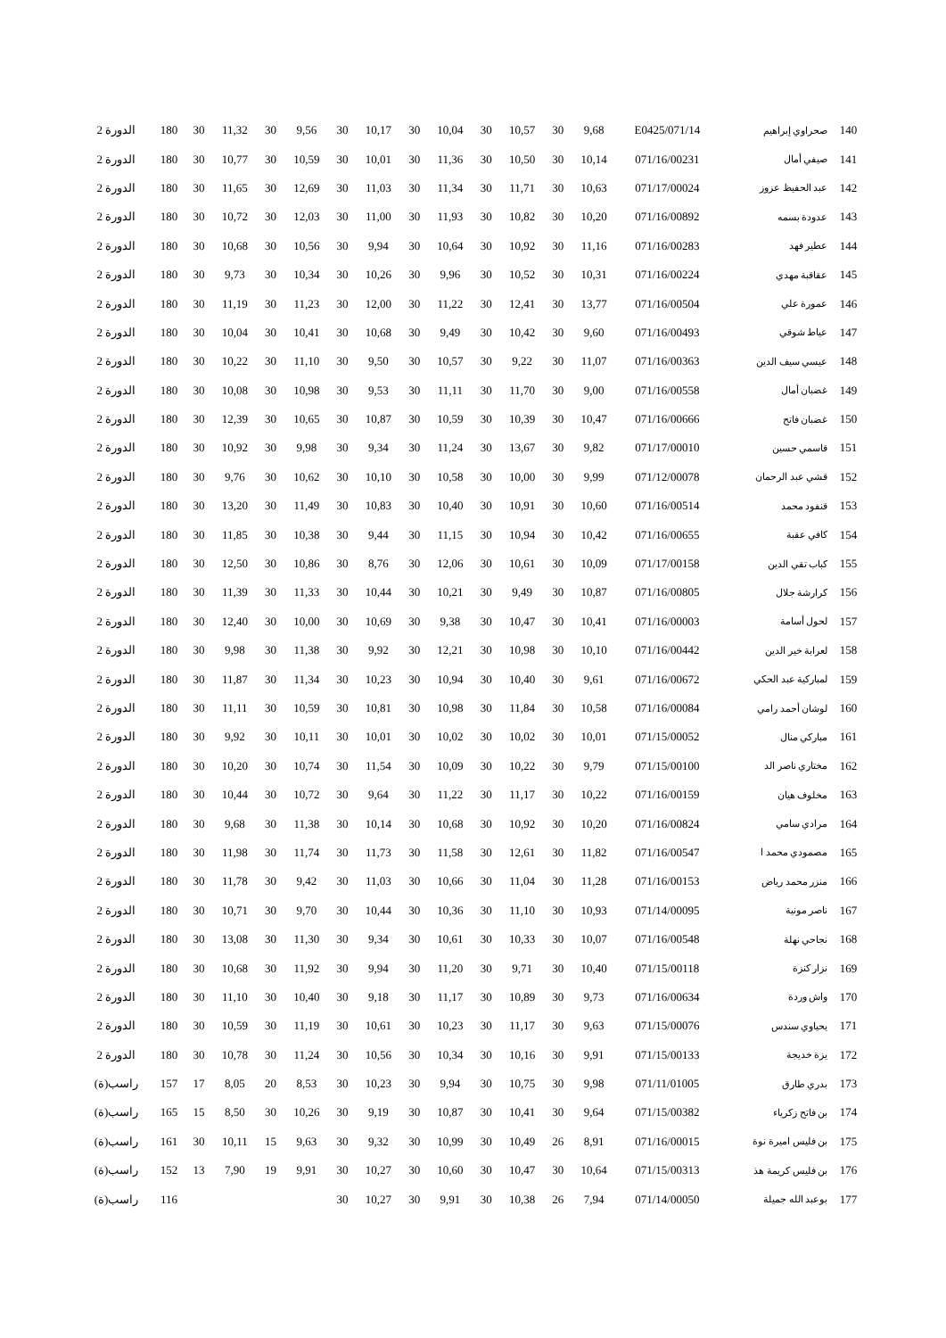| 140 | صحراوي إبراهيم | 071/14/E0425 | 9,68 | 30 | 10,57 | 30 | 10,04 | 30 | 10,17 | 30 | 9,56 | 30 | 11,32 | 30 | 180 | الدورة 2 |
| 141 | صيفي أمال | 071/16/00231 | 10,14 | 30 | 10,50 | 30 | 11,36 | 30 | 10,01 | 30 | 10,59 | 30 | 10,77 | 30 | 180 | الدورة 2 |
| 142 | عبد الحفيظ عزوز | 071/17/00024 | 10,63 | 30 | 11,71 | 30 | 11,34 | 30 | 11,03 | 30 | 12,69 | 30 | 11,65 | 30 | 180 | الدورة 2 |
| 143 | عدودة بسمه | 071/16/00892 | 10,20 | 30 | 10,82 | 30 | 11,93 | 30 | 11,00 | 30 | 12,03 | 30 | 10,72 | 30 | 180 | الدورة 2 |
| 144 | عطير فهد | 071/16/00283 | 11,16 | 30 | 10,92 | 30 | 10,64 | 30 | 9,94 | 30 | 10,56 | 30 | 10,68 | 30 | 180 | الدورة 2 |
| 145 | عقاقبة مهدي | 071/16/00224 | 10,31 | 30 | 10,52 | 30 | 9,96 | 30 | 10,26 | 30 | 10,34 | 30 | 9,73 | 30 | 180 | الدورة 2 |
| 146 | عمورة علي | 071/16/00504 | 13,77 | 30 | 12,41 | 30 | 11,22 | 30 | 12,00 | 30 | 11,23 | 30 | 11,19 | 30 | 180 | الدورة 2 |
| 147 | عياط شوقي | 071/16/00493 | 9,60 | 30 | 10,42 | 30 | 9,49 | 30 | 10,68 | 30 | 10,41 | 30 | 10,04 | 30 | 180 | الدورة 2 |
| 148 | عيسي سيف الدين | 071/16/00363 | 11,07 | 30 | 9,22 | 30 | 10,57 | 30 | 9,50 | 30 | 11,10 | 30 | 10,22 | 30 | 180 | الدورة 2 |
| 149 | غضبان أمال | 071/16/00558 | 9,00 | 30 | 11,70 | 30 | 11,11 | 30 | 9,53 | 30 | 10,98 | 30 | 10,08 | 30 | 180 | الدورة 2 |
| 150 | غضبان فاتح | 071/16/00666 | 10,47 | 30 | 10,39 | 30 | 10,59 | 30 | 10,87 | 30 | 10,65 | 30 | 12,39 | 30 | 180 | الدورة 2 |
| 151 | قاسمي حسين | 071/17/00010 | 9,82 | 30 | 13,67 | 30 | 11,24 | 30 | 9,34 | 30 | 9,98 | 30 | 10,92 | 30 | 180 | الدورة 2 |
| 152 | قشي عبد الرحمان | 071/12/00078 | 9,99 | 30 | 10,00 | 30 | 10,58 | 30 | 10,10 | 30 | 10,62 | 30 | 9,76 | 30 | 180 | الدورة 2 |
| 153 | قنفود محمد | 071/16/00514 | 10,60 | 30 | 10,91 | 30 | 10,40 | 30 | 10,83 | 30 | 11,49 | 30 | 13,20 | 30 | 180 | الدورة 2 |
| 154 | كافي عقبة | 071/16/00655 | 10,42 | 30 | 10,94 | 30 | 11,15 | 30 | 9,44 | 30 | 10,38 | 30 | 11,85 | 30 | 180 | الدورة 2 |
| 155 | كباب تقي الدين | 071/17/00158 | 10,09 | 30 | 10,61 | 30 | 12,06 | 30 | 8,76 | 30 | 10,86 | 30 | 12,50 | 30 | 180 | الدورة 2 |
| 156 | كرارشة جلال | 071/16/00805 | 10,87 | 30 | 9,49 | 30 | 10,21 | 30 | 10,44 | 30 | 11,33 | 30 | 11,39 | 30 | 180 | الدورة 2 |
| 157 | لحول أسامة | 071/16/00003 | 10,41 | 30 | 10,47 | 30 | 9,38 | 30 | 10,69 | 30 | 10,00 | 30 | 12,40 | 30 | 180 | الدورة 2 |
| 158 | لعرابة خير الدين | 071/16/00442 | 10,10 | 30 | 10,98 | 30 | 12,21 | 30 | 9,92 | 30 | 11,38 | 30 | 9,98 | 30 | 180 | الدورة 2 |
| 159 | لمباركية عبد الحكي | 071/16/00672 | 9,61 | 30 | 10,40 | 30 | 10,94 | 30 | 10,23 | 30 | 11,34 | 30 | 11,87 | 30 | 180 | الدورة 2 |
| 160 | لوشان أحمد رامي | 071/16/00084 | 10,58 | 30 | 11,84 | 30 | 10,98 | 30 | 10,81 | 30 | 10,59 | 30 | 11,11 | 30 | 180 | الدورة 2 |
| 161 | مباركي منال | 071/15/00052 | 10,01 | 30 | 10,02 | 30 | 10,02 | 30 | 10,01 | 30 | 10,11 | 30 | 9,92 | 30 | 180 | الدورة 2 |
| 162 | مختاري ناصر الد | 071/15/00100 | 9,79 | 30 | 10,22 | 30 | 10,09 | 30 | 11,54 | 30 | 10,74 | 30 | 10,20 | 30 | 180 | الدورة 2 |
| 163 | مخلوف هيان | 071/16/00159 | 10,22 | 30 | 11,17 | 30 | 11,22 | 30 | 9,64 | 30 | 10,72 | 30 | 10,44 | 30 | 180 | الدورة 2 |
| 164 | مرادي سامي | 071/16/00824 | 10,20 | 30 | 10,92 | 30 | 10,68 | 30 | 10,14 | 30 | 11,38 | 30 | 9,68 | 30 | 180 | الدورة 2 |
| 165 | مصمودي محمد ا | 071/16/00547 | 11,82 | 30 | 12,61 | 30 | 11,58 | 30 | 11,73 | 30 | 11,74 | 30 | 11,98 | 30 | 180 | الدورة 2 |
| 166 | منزر محمد رياض | 071/16/00153 | 11,28 | 30 | 11,04 | 30 | 10,66 | 30 | 11,03 | 30 | 9,42 | 30 | 11,78 | 30 | 180 | الدورة 2 |
| 167 | ناصر مونية | 071/14/00095 | 10,93 | 30 | 11,10 | 30 | 10,36 | 30 | 10,44 | 30 | 9,70 | 30 | 10,71 | 30 | 180 | الدورة 2 |
| 168 | نجاحي نهلة | 071/16/00548 | 10,07 | 30 | 10,33 | 30 | 10,61 | 30 | 9,34 | 30 | 11,30 | 30 | 13,08 | 30 | 180 | الدورة 2 |
| 169 | نزار كنزة | 071/15/00118 | 10,40 | 30 | 9,71 | 30 | 11,20 | 30 | 9,94 | 30 | 11,92 | 30 | 10,68 | 30 | 180 | الدورة 2 |
| 170 | واش وردة | 071/16/00634 | 9,73 | 30 | 10,89 | 30 | 11,17 | 30 | 9,18 | 30 | 10,40 | 30 | 11,10 | 30 | 180 | الدورة 2 |
| 171 | يحياوي سندس | 071/15/00076 | 9,63 | 30 | 11,17 | 30 | 10,23 | 30 | 10,61 | 30 | 11,19 | 30 | 10,59 | 30 | 180 | الدورة 2 |
| 172 | يزة خديجة | 071/15/00133 | 9,91 | 30 | 10,16 | 30 | 10,34 | 30 | 10,56 | 30 | 11,24 | 30 | 10,78 | 30 | 180 | الدورة 2 |
| 173 | بدري طارق | 071/11/01005 | 9,98 | 30 | 10,75 | 30 | 9,94 | 30 | 10,23 | 30 | 8,53 | 20 | 8,05 | 17 | 157 | راسب(ة) |
| 174 | بن فاتح زكرياء | 071/15/00382 | 9,64 | 30 | 10,41 | 30 | 10,87 | 30 | 9,19 | 30 | 10,26 | 30 | 8,50 | 15 | 165 | راسب(ة) |
| 175 | بن فليس اميرة نوة | 071/16/00015 | 8,91 | 26 | 10,49 | 30 | 10,99 | 30 | 9,32 | 30 | 9,63 | 15 | 10,11 | 30 | 161 | راسب(ة) |
| 176 | بن فليس كريمة هذ | 071/15/00313 | 10,64 | 30 | 10,47 | 30 | 10,60 | 30 | 10,27 | 30 | 9,91 | 19 | 7,90 | 13 | 152 | راسب(ة) |
| 177 | بوعبد الله جميلة | 071/14/00050 | 7,94 | 26 | 10,38 | 30 | 9,91 | 30 | 10,27 | 30 | | | | | 116 | راسب(ة) |